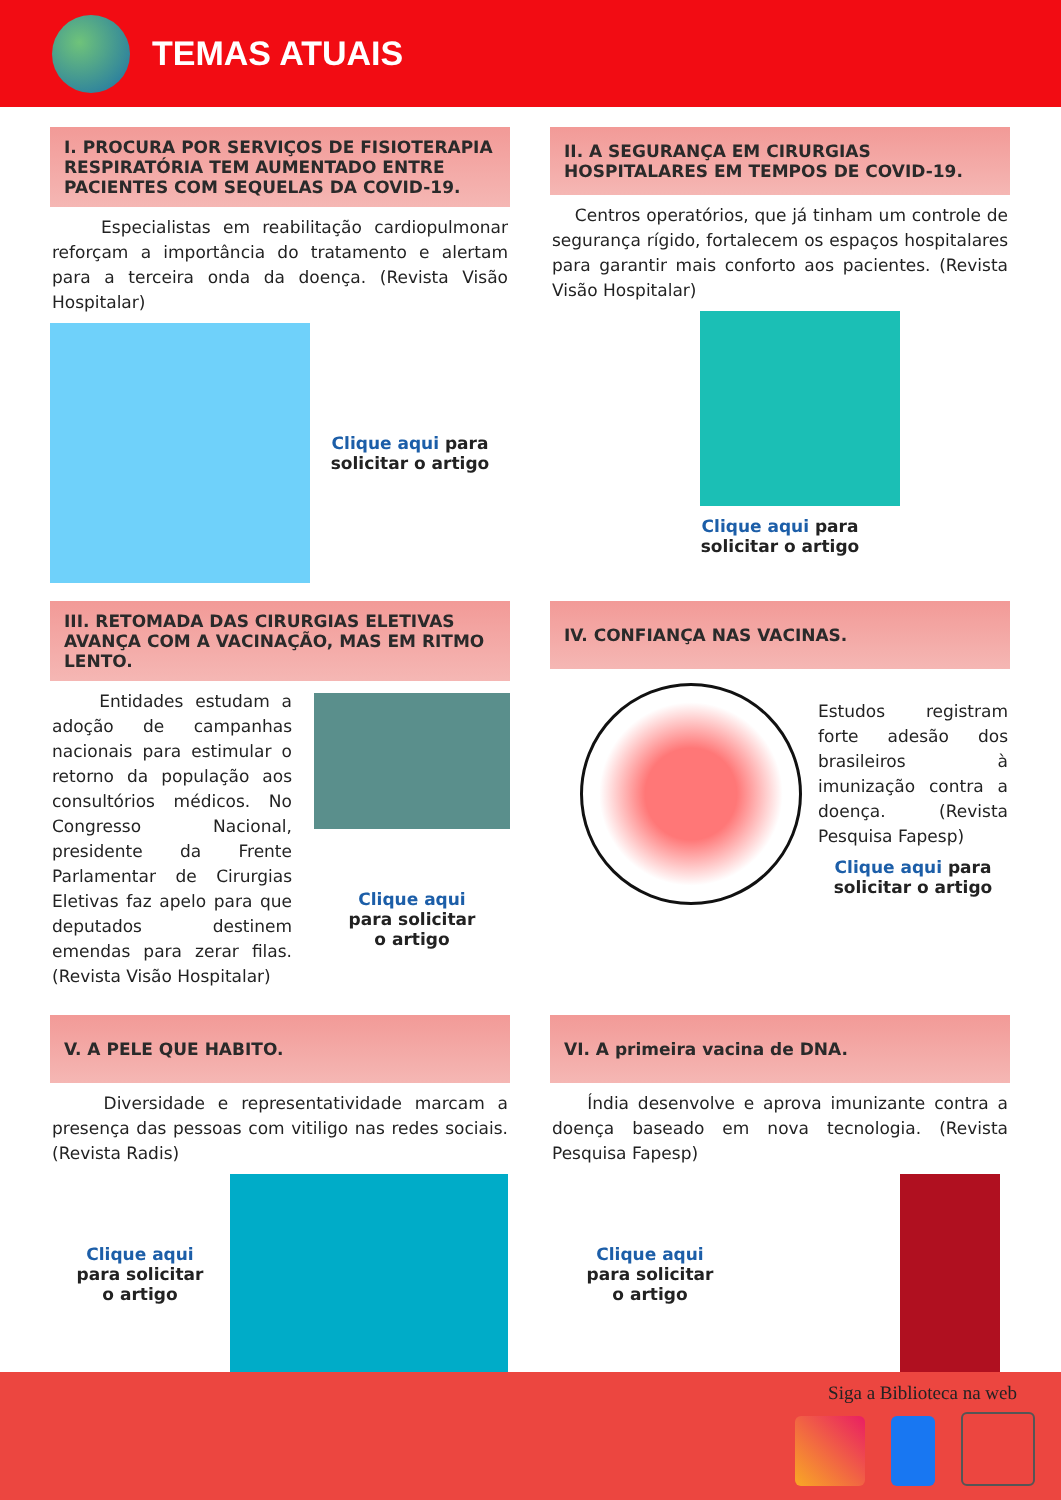TEMAS ATUAIS
I. PROCURA POR SERVIÇOS DE FISIOTERAPIA RESPIRATÓRIA TEM AUMENTADO ENTRE PACIENTES COM SEQUELAS DA COVID-19.
Especialistas em reabilitação cardiopulmonar reforçam a importância do tratamento e alertam para a terceira onda da doença. (Revista Visão Hospitalar)
Clique aqui para
solicitar o artigo
II. A SEGURANÇA EM CIRURGIAS HOSPITALARES EM TEMPOS DE COVID-19.
Centros operatórios, que já tinham um controle de segurança rígido, fortalecem os espaços hospitalares para garantir mais conforto aos pacientes. (Revista Visão Hospitalar)
Clique aqui para
solicitar o artigo
III. RETOMADA DAS CIRURGIAS ELETIVAS AVANÇA COM A VACINAÇÃO, MAS EM RITMO LENTO.
Entidades estudam a adoção de campanhas nacionais para estimular o retorno da população aos consultórios médicos. No Congresso Nacional, presidente da Frente Parlamentar de Cirurgias Eletivas faz apelo para que deputados destinem emendas para zerar filas. (Revista Visão Hospitalar)
Clique aqui
para solicitar
o artigo
IV. CONFIANÇA NAS VACINAS.
Estudos registram forte adesão dos brasileiros à imunização contra a doença. (Revista Pesquisa Fapesp)
Clique aqui para
solicitar o artigo
V. A PELE QUE HABITO.
Diversidade e representatividade marcam a presença das pessoas com vitiligo nas redes sociais. (Revista Radis)
Clique aqui
para solicitar
o artigo
VI. A primeira vacina de DNA.
Índia desenvolve e aprova imunizante contra a doença baseado em nova tecnologia. (Revista Pesquisa Fapesp)
Clique aqui
para solicitar
o artigo
Siga a Biblioteca na web